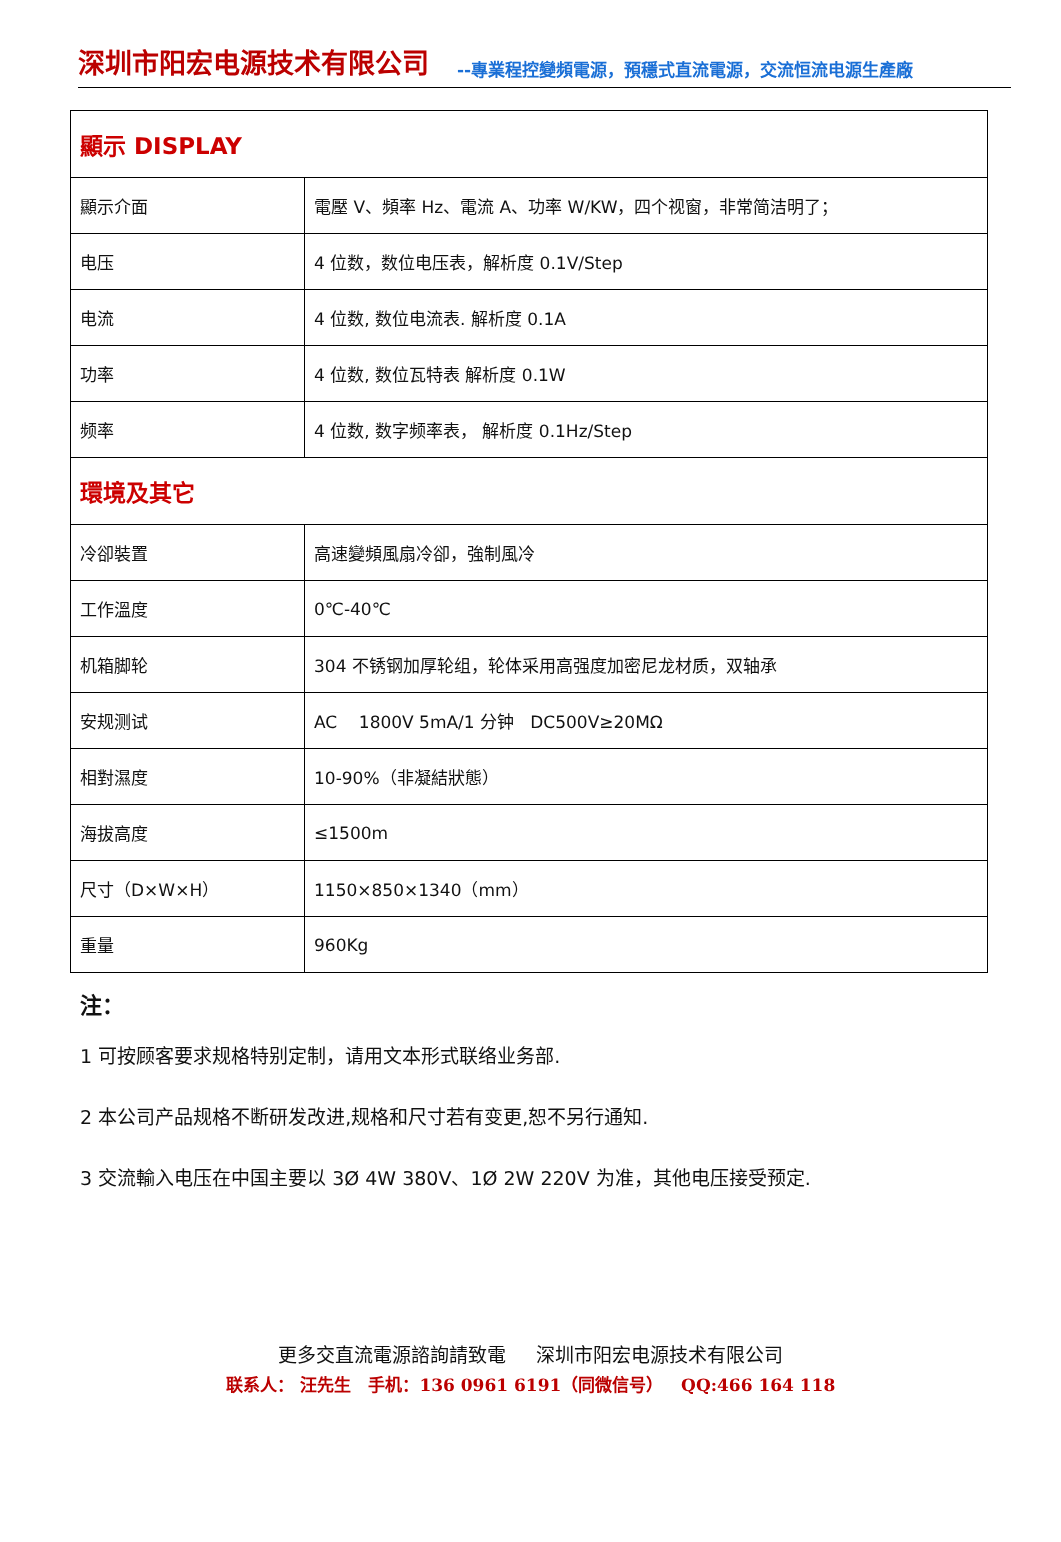深圳市阳宏电源技术有限公司 --專業程控變頻電源，預穩式直流電源，交流恒流电源生產廠
| 顯示 DISPLAY | |
| 顯示介面 | 電壓 V、頻率 Hz、電流 A、功率 W/KW，四个视窗，非常简洁明了； |
| 电压 | 4 位数，数位电压表，解析度 0.1V/Step |
| 电流 | 4 位数, 数位电流表. 解析度 0.1A |
| 功率 | 4 位数, 数位瓦特表 解析度 0.1W |
| 频率 | 4 位数, 数字频率表， 解析度 0.1Hz/Step |
| 環境及其它 | |
| 冷卻裝置 | 高速變頻風扇冷卻，強制風冷 |
| 工作溫度 | 0℃-40℃ |
| 机箱脚轮 | 304 不锈钢加厚轮组，轮体采用高强度加密尼龙材质，双轴承 |
| 安规测试 | AC 1800V 5mA/1 分钟 DC500V≥20MΩ |
| 相對濕度 | 10-90%（非凝結狀態） |
| 海拔高度 | ≤1500m |
| 尺寸（D×W×H） | 1150×850×1340（mm） |
| 重量 | 960Kg |
注：
1 可按顾客要求规格特别定制，请用文本形式联络业务部.
2 本公司产品规格不断研发改进,规格和尺寸若有变更,恕不另行通知.
3 交流輸入电压在中国主要以 3Ø 4W 380V、1Ø 2W 220V 为准，其他电压接受预定.
更多交直流電源諮詢請致電 深圳市阳宏电源技术有限公司
联系人： 汪先生 手机：136 0961 6191（同微信号） QQ:466 164 118